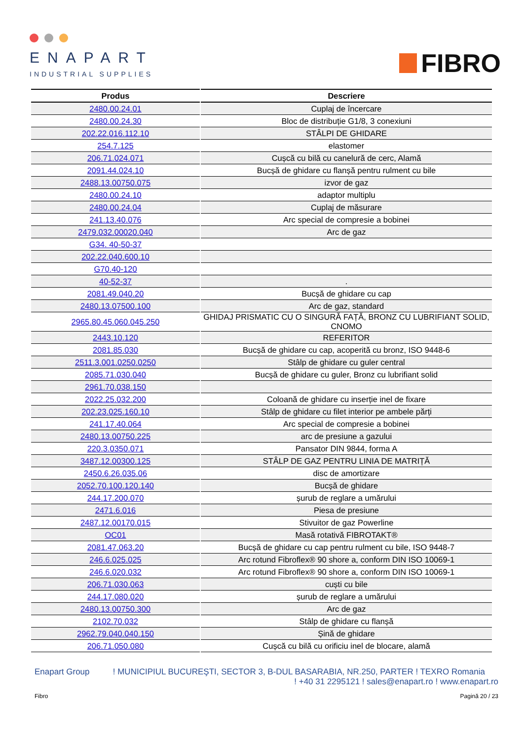ENAPART
INDUSTRIAL SUPPLIES
FIBRO
| Produs | Descriere |
| --- | --- |
| 2480.00.24.01 | Cuplaj de încercare |
| 2480.00.24.30 | Bloc de distribuție G1/8, 3 conexiuni |
| 202.22.016.112.10 | STÂLPI DE GHIDARE |
| 254.7.125 | elastomer |
| 206.71.024.071 | Cușcă cu bilă cu canelură de cerc, Alamă |
| 2091.44.024.10 | Bucșă de ghidare cu flanșă pentru rulment cu bile |
| 2488.13.00750.075 | izvor de gaz |
| 2480.00.24.10 | adaptor multiplu |
| 2480.00.24.04 | Cuplaj de măsurare |
| 241.13.40.076 | Arc special de compresie a bobinei |
| 2479.032.00020.040 | Arc de gaz |
| G34. 40-50-37 | |
| 202.22.040.600.10 | |
| G70.40-120 | |
| 40-52-37 | . |
| 2081.49.040.20 | Bucșă de ghidare cu cap |
| 2480.13.07500.100 | Arc de gaz, standard |
| 2965.80.45.060.045.250 | GHIDAJ PRISMATIC CU O SINGURĂ FAȚĂ, BRONZ CU LUBRIFIANT SOLID, CNOMO |
| 2443.10.120 | REFERITOR |
| 2081.85.030 | Bucșă de ghidare cu cap, acoperită cu bronz, ISO 9448-6 |
| 2511.3.001.0250.0250 | Stâlp de ghidare cu guler central |
| 2085.71.030.040 | Bucșă de ghidare cu guler, Bronz cu lubrifiant solid |
| 2961.70.038.150 | |
| 2022.25.032.200 | Coloană de ghidare cu inserție inel de fixare |
| 202.23.025.160.10 | Stâlp de ghidare cu filet interior pe ambele părți |
| 241.17.40.064 | Arc special de compresie a bobinei |
| 2480.13.00750.225 | arc de presiune a gazului |
| 220.3.0350.071 | Pansator DIN 9844, forma A |
| 3487.12.00300.125 | STÂLP DE GAZ PENTRU LINIA DE MATRIȚĂ |
| 2450.6.26.035.06 | disc de amortizare |
| 2052.70.100.120.140 | Bucșă de ghidare |
| 244.17.200.070 | șurub de reglare a umărului |
| 2471.6.016 | Piesa de presiune |
| 2487.12.00170.015 | Stivuitor de gaz Powerline |
| OC01 | Masă rotativă FIBROTAKT® |
| 2081.47.063.20 | Bucșă de ghidare cu cap pentru rulment cu bile, ISO 9448-7 |
| 246.6.025.025 | Arc rotund Fibroflex® 90 shore a, conform DIN ISO 10069-1 |
| 246.6.020.032 | Arc rotund Fibroflex® 90 shore a, conform DIN ISO 10069-1 |
| 206.71.030.063 | cuști cu bile |
| 244.17.080.020 | șurub de reglare a umărului |
| 2480.13.00750.300 | Arc de gaz |
| 2102.70.032 | Stâlp de ghidare cu flanșă |
| 2962.79.040.040.150 | Șină de ghidare |
| 206.71.050.080 | Cușcă cu bilă cu orificiu inel de blocare, alamă |
Enapart Group ! MUNICIPIUL BUCUREŞTI, SECTOR 3, B-DUL BASARABIA, NR.250, PARTER ! TEXRO Romania
! +40 31 2295121 ! sales@enapart.ro ! www.enapart.ro
Fibro Pagină 20 / 23